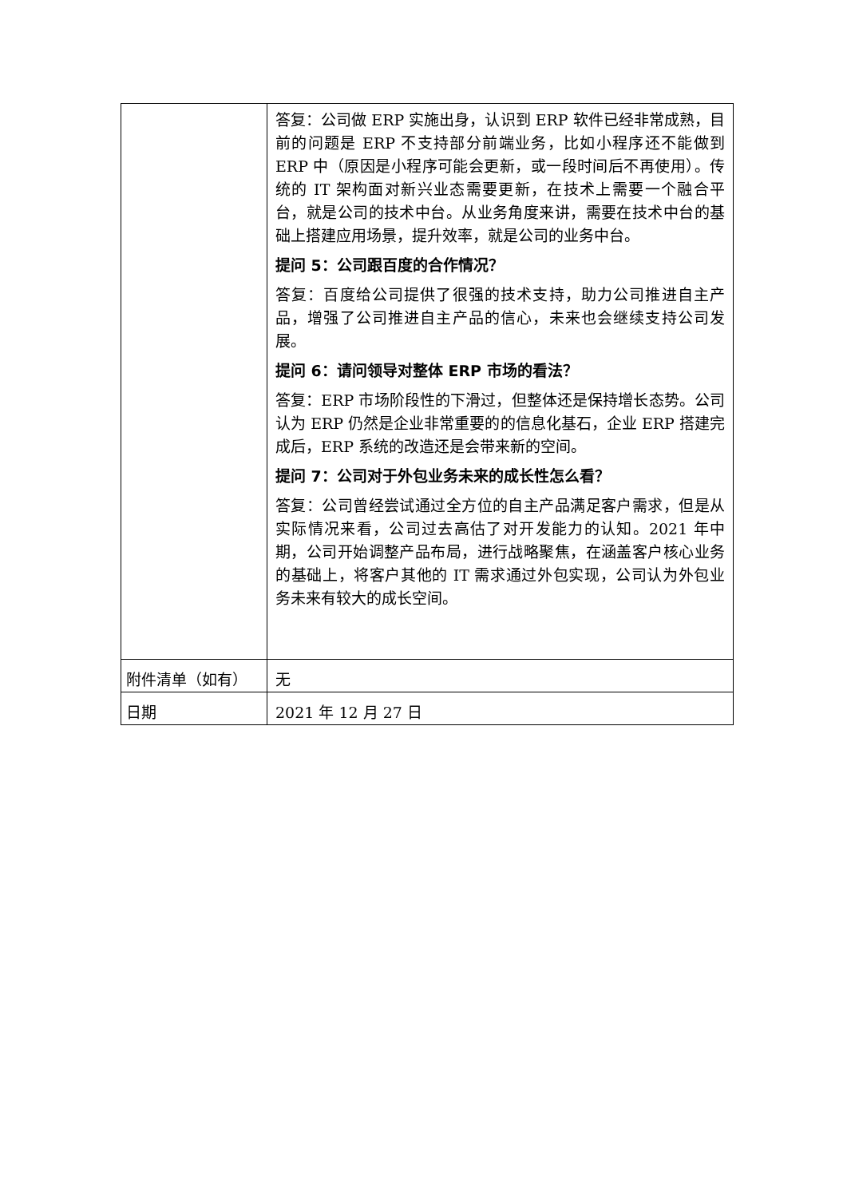| | 答复：公司做 ERP 实施出身，认识到 ERP 软件已经非常成熟，目前的问题是 ERP 不支持部分前端业务，比如小程序还不能做到 ERP 中（原因是小程序可能会更新，或一段时间后不再使用）。传统的 IT 架构面对新兴业态需要更新，在技术上需要一个融合平台，就是公司的技术中台。从业务角度来讲，需要在技术中台的基础上搭建应用场景，提升效率，就是公司的业务中台。 提问 5：公司跟百度的合作情况？ 答复：百度给公司提供了很强的技术支持，助力公司推进自主产品，增强了公司推进自主产品的信心，未来也会继续支持公司发展。 提问 6：请问领导对整体 ERP 市场的看法？ 答复：ERP 市场阶段性的下滑过，但整体还是保持增长态势。公司认为 ERP 仍然是企业非常重要的的信息化基石，企业 ERP 搭建完成后，ERP 系统的改造还是会带来新的空间。 提问 7：公司对于外包业务未来的成长性怎么看？ 答复：公司曾经尝试通过全方位的自主产品满足客户需求，但是从实际情况来看，公司过去高估了对开发能力的认知。2021 年中期，公司开始调整产品布局，进行战略聚焦，在涵盖客户核心业务的基础上，将客户其他的 IT 需求通过外包实现，公司认为外包业务未来有较大的成长空间。 |
| 附件清单（如有） | 无 |
| 日期 | 2021 年 12 月 27 日 |